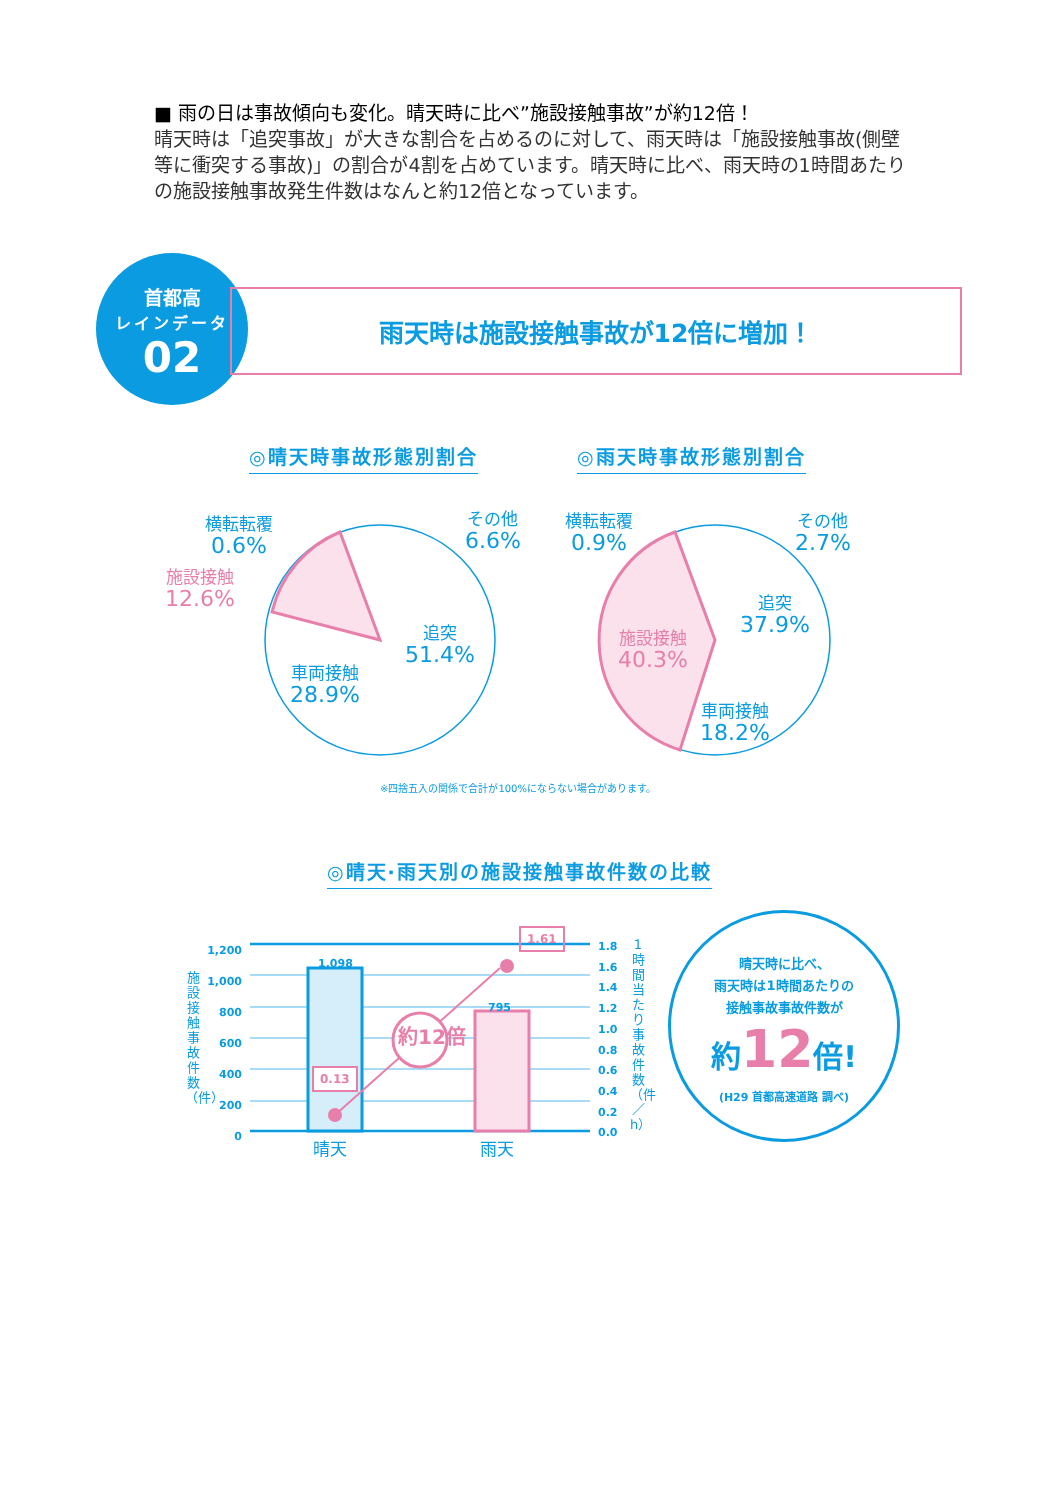■ 雨の日は事故傾向も変化。晴天時に比べ”施設接触事故”が約12倍！
晴天時は「追突事故」が大きな割合を占めるのに対して、雨天時は「施設接触事故(側壁等に衝突する事故)」の割合が4割を占めています。晴天時に比べ、雨天時の1時間あたりの施設接触事故発生件数はなんと約12倍となっています。
首都高
レインデータ
02
雨天時は施設接触事故が12倍に増加！
◎晴天時事故形態別割合 ◎雨天時事故形態別割合
横転転覆
0.6%
施設接触
12.6%
その他
6.6%
追突
51.4%
車両接触
28.9%
横転転覆
0.9%
その他
2.7%
追突
37.9%
施設接触
40.3%
車両接触
18.2%
※四捨五入の関係で合計が100%にならない場合があります。
◎晴天·雨天別の施設接触事故件数の比較
1,200
1,000
800
600
400
200
0
1.8
1.6
1.4
1.2
1.0
0.8
0.6
0.4
0.2
0.0
施設接触事故件数（件）
1時間当たり事故件数（件／h）
1,098
795
1.61
0.13
約12倍
晴天 雨天
晴天時に比べ、
雨天時は1時間あたりの
接触事故事故件数が
約12倍!
(H29 首都高速道路 調べ)